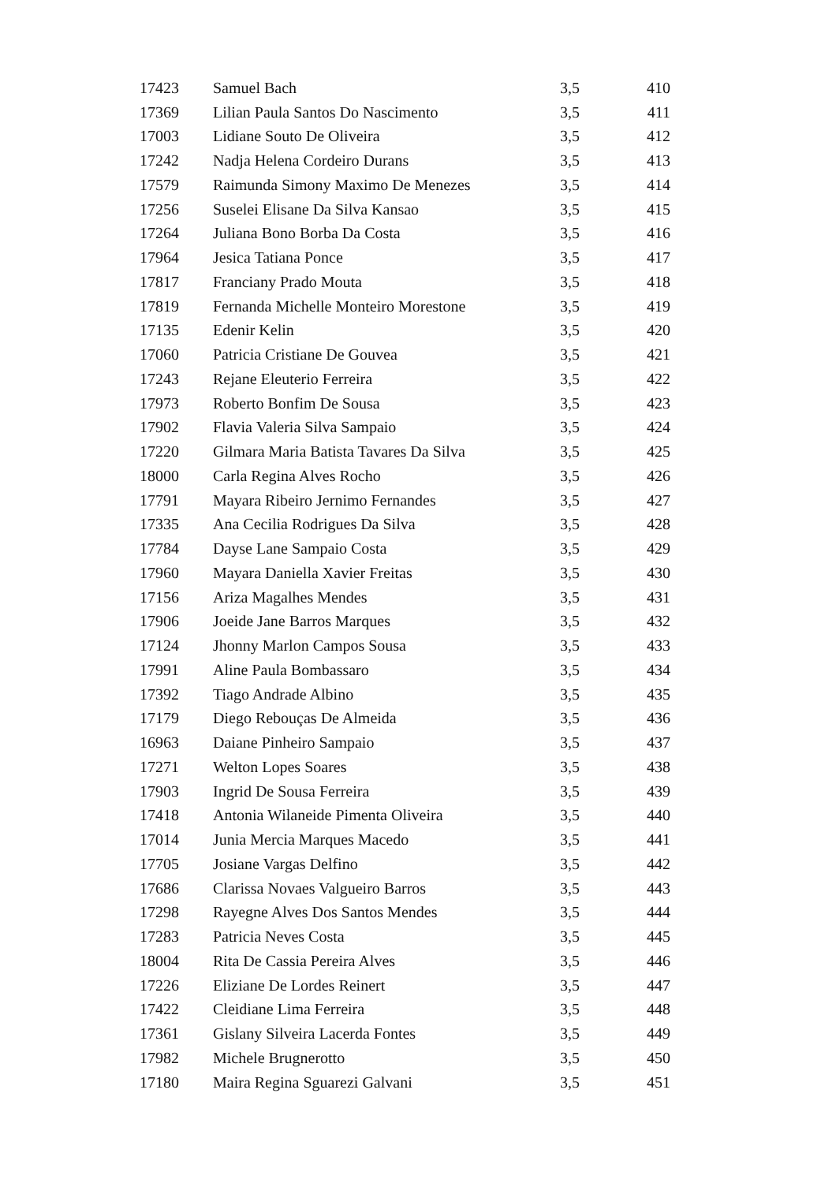| 17423 | Samuel Bach | 3,5 | 410 |
| 17369 | Lilian Paula Santos Do Nascimento | 3,5 | 411 |
| 17003 | Lidiane Souto De Oliveira | 3,5 | 412 |
| 17242 | Nadja Helena Cordeiro Durans | 3,5 | 413 |
| 17579 | Raimunda Simony Maximo De Menezes | 3,5 | 414 |
| 17256 | Suselei Elisane Da Silva Kansao | 3,5 | 415 |
| 17264 | Juliana Bono Borba Da Costa | 3,5 | 416 |
| 17964 | Jesica Tatiana Ponce | 3,5 | 417 |
| 17817 | Franciany Prado Mouta | 3,5 | 418 |
| 17819 | Fernanda Michelle Monteiro Morestone | 3,5 | 419 |
| 17135 | Edenir Kelin | 3,5 | 420 |
| 17060 | Patricia Cristiane De Gouvea | 3,5 | 421 |
| 17243 | Rejane Eleuterio Ferreira | 3,5 | 422 |
| 17973 | Roberto Bonfim De Sousa | 3,5 | 423 |
| 17902 | Flavia Valeria Silva Sampaio | 3,5 | 424 |
| 17220 | Gilmara Maria Batista Tavares Da Silva | 3,5 | 425 |
| 18000 | Carla Regina Alves Rocho | 3,5 | 426 |
| 17791 | Mayara Ribeiro Jernimo Fernandes | 3,5 | 427 |
| 17335 | Ana Cecilia Rodrigues Da Silva | 3,5 | 428 |
| 17784 | Dayse Lane Sampaio Costa | 3,5 | 429 |
| 17960 | Mayara Daniella Xavier Freitas | 3,5 | 430 |
| 17156 | Ariza Magalhes Mendes | 3,5 | 431 |
| 17906 | Joeide Jane Barros Marques | 3,5 | 432 |
| 17124 | Jhonny Marlon Campos Sousa | 3,5 | 433 |
| 17991 | Aline Paula Bombassaro | 3,5 | 434 |
| 17392 | Tiago Andrade Albino | 3,5 | 435 |
| 17179 | Diego Rebouças De Almeida | 3,5 | 436 |
| 16963 | Daiane Pinheiro Sampaio | 3,5 | 437 |
| 17271 | Welton Lopes Soares | 3,5 | 438 |
| 17903 | Ingrid De Sousa Ferreira | 3,5 | 439 |
| 17418 | Antonia Wilaneide Pimenta Oliveira | 3,5 | 440 |
| 17014 | Junia Mercia Marques Macedo | 3,5 | 441 |
| 17705 | Josiane Vargas Delfino | 3,5 | 442 |
| 17686 | Clarissa Novaes Valgueiro Barros | 3,5 | 443 |
| 17298 | Rayegne Alves Dos Santos Mendes | 3,5 | 444 |
| 17283 | Patricia Neves Costa | 3,5 | 445 |
| 18004 | Rita De Cassia Pereira Alves | 3,5 | 446 |
| 17226 | Eliziane De Lordes Reinert | 3,5 | 447 |
| 17422 | Cleidiane Lima Ferreira | 3,5 | 448 |
| 17361 | Gislany Silveira Lacerda Fontes | 3,5 | 449 |
| 17982 | Michele Brugnerotto | 3,5 | 450 |
| 17180 | Maira Regina Sguarezi Galvani | 3,5 | 451 |